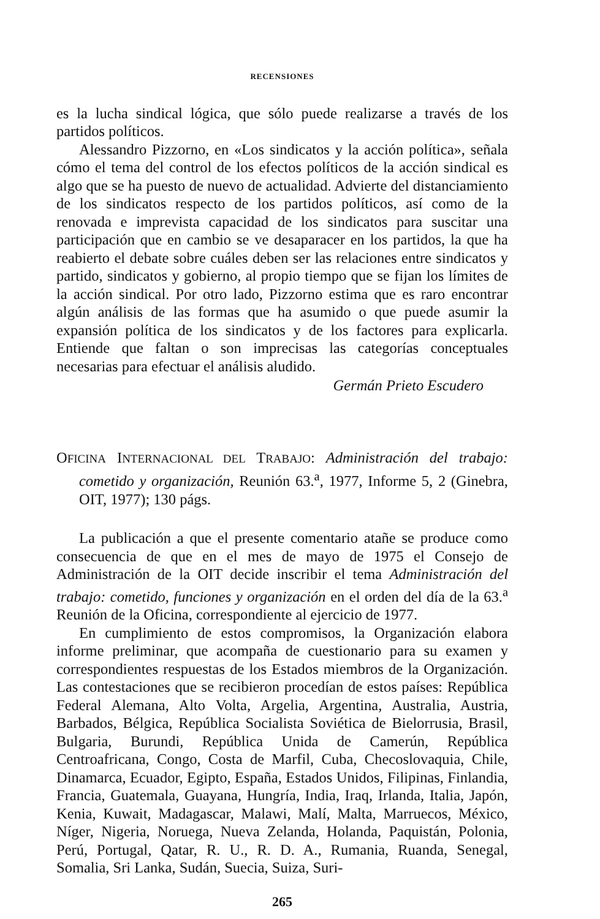RECENSIONES
es la lucha sindical lógica, que sólo puede realizarse a través de los partidos políticos.
Alessandro Pizzorno, en «Los sindicatos y la acción política», señala cómo el tema del control de los efectos políticos de la acción sindical es algo que se ha puesto de nuevo de actualidad. Advierte del distanciamiento de los sindicatos respecto de los partidos políticos, así como de la renovada e imprevista capacidad de los sindicatos para suscitar una participación que en cambio se ve desaparacer en los partidos, la que ha reabierto el debate sobre cuáles deben ser las relaciones entre sindicatos y partido, sindicatos y gobierno, al propio tiempo que se fijan los límites de la acción sindical. Por otro lado, Pizzorno estima que es raro encontrar algún análisis de las formas que ha asumido o que puede asumir la expansión política de los sindicatos y de los factores para explicarla. Entiende que faltan o son imprecisas las categorías conceptuales necesarias para efectuar el análisis aludido.
Germán Prieto Escudero
OFICINA INTERNACIONAL DEL TRABAJO: Administración del trabajo: cometido y organización, Reunión 63.<sup>a</sup>, 1977, Informe 5, 2 (Ginebra, OIT, 1977); 130 págs.
La publicación a que el presente comentario atañe se produce como consecuencia de que en el mes de mayo de 1975 el Consejo de Administración de la OIT decide inscribir el tema Administración del trabajo: cometido, funciones y organización en el orden del día de la 63.<sup>a</sup> Reunión de la Oficina, correspondiente al ejercicio de 1977.
En cumplimiento de estos compromisos, la Organización elabora informe preliminar, que acompaña de cuestionario para su examen y correspondientes respuestas de los Estados miembros de la Organización. Las contestaciones que se recibieron procedían de estos países: República Federal Alemana, Alto Volta, Argelia, Argentina, Australia, Austria, Barbados, Bélgica, República Socialista Soviética de Bielorrusia, Brasil, Bulgaria, Burundi, República Unida de Camerún, República Centroafricana, Congo, Costa de Marfil, Cuba, Checoslovaquia, Chile, Dinamarca, Ecuador, Egipto, España, Estados Unidos, Filipinas, Finlandia, Francia, Guatemala, Guayana, Hungría, India, Iraq, Irlanda, Italia, Japón, Kenia, Kuwait, Madagascar, Malawi, Malí, Malta, Marruecos, México, Níger, Nigeria, Noruega, Nueva Zelanda, Holanda, Paquistán, Polonia, Perú, Portugal, Qatar, R. U., R. D. A., Rumania, Ruanda, Senegal, Somalia, Sri Lanka, Sudán, Suecia, Suiza, Suri-
265